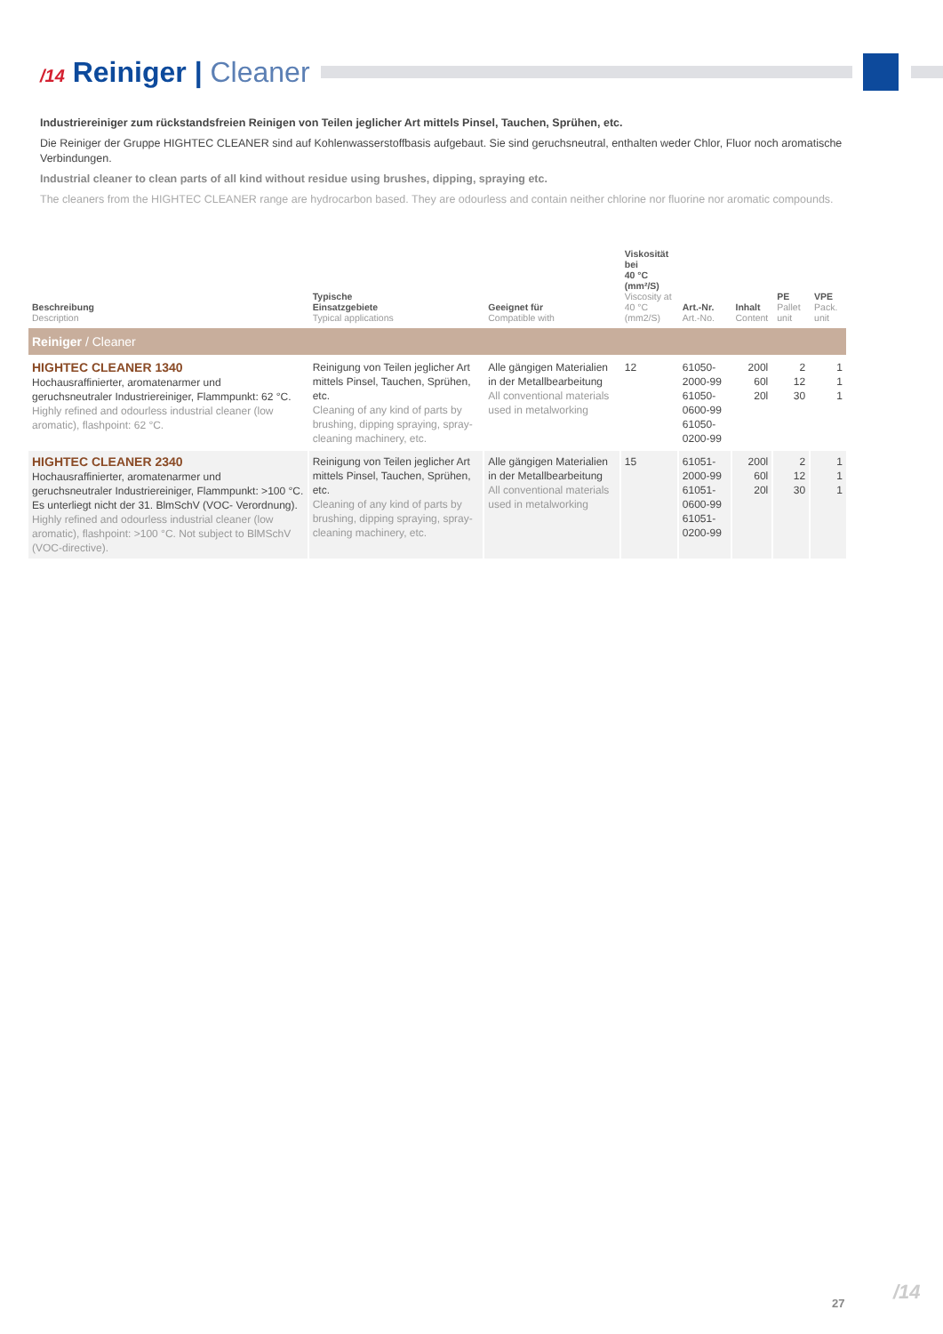/14 Reiniger | Cleaner
Industriereiniger zum rückstandsfreien Reinigen von Teilen jeglicher Art mittels Pinsel, Tauchen, Sprühen, etc.
Die Reiniger der Gruppe HIGHTEC CLEANER sind auf Kohlenwasserstoffbasis aufgebaut. Sie sind geruchsneutral, enthalten weder Chlor, Fluor noch aromatische Verbindungen.
Industrial cleaner to clean parts of all kind without residue using brushes, dipping, spraying etc.
The cleaners from the HIGHTEC CLEANER range are hydrocarbon based. They are odourless and contain neither chlorine nor fluorine nor aromatic compounds.
| Beschreibung Description | Typische Einsatzgebiete Typical applications | Geeignet für Compatible with | Viskosität bei 40 °C (mm²/S) Viscosity at 40 °C (mm2/S) | Art.-Nr. Art.-No. | Inhalt Content | PE Pallet unit | VPE Pack. unit |
| --- | --- | --- | --- | --- | --- | --- | --- |
| Reiniger / Cleaner | | | | | | | |
| HIGHTEC CLEANER 1340 Hochausraffinierter, aromatenarmer und geruchsneutraler Industriereiniger, Flammpunkt: 62 °C. Highly refined and odourless industrial cleaner (low aromatic), flashpoint: 62 °C. | Reinigung von Teilen jeglicher Art mittels Pinsel, Tauchen, Sprühen, etc. Cleaning of any kind of parts by brushing, dipping spraying, spray-cleaning machinery, etc. | Alle gängigen Materialien in der Metallbearbeitung All conventional materials used in metalworking | 12 | 61050-2000-99 61050-0600-99 61050-0200-99 | 200l 60l 20l | 2 12 30 | 1 1 1 |
| HIGHTEC CLEANER 2340 Hochausraffinierter, aromatenarmer und geruchsneutraler Industriereiniger, Flammpunkt: >100 °C. Es unterliegt nicht der 31. BlmSchV (VOC- Verordnung). Highly refined and odourless industrial cleaner (low aromatic), flashpoint: >100 °C. Not subject to BlMSchV (VOC-directive). | Reinigung von Teilen jeglicher Art mittels Pinsel, Tauchen, Sprühen, etc. Cleaning of any kind of parts by brushing, dipping spraying, spray-cleaning machinery, etc. | Alle gängigen Materialien in der Metallbearbeitung All conventional materials used in metalworking | 15 | 61051-2000-99 61051-0600-99 61051-0200-99 | 200l 60l 20l | 2 12 30 | 1 1 1 |
27 /14